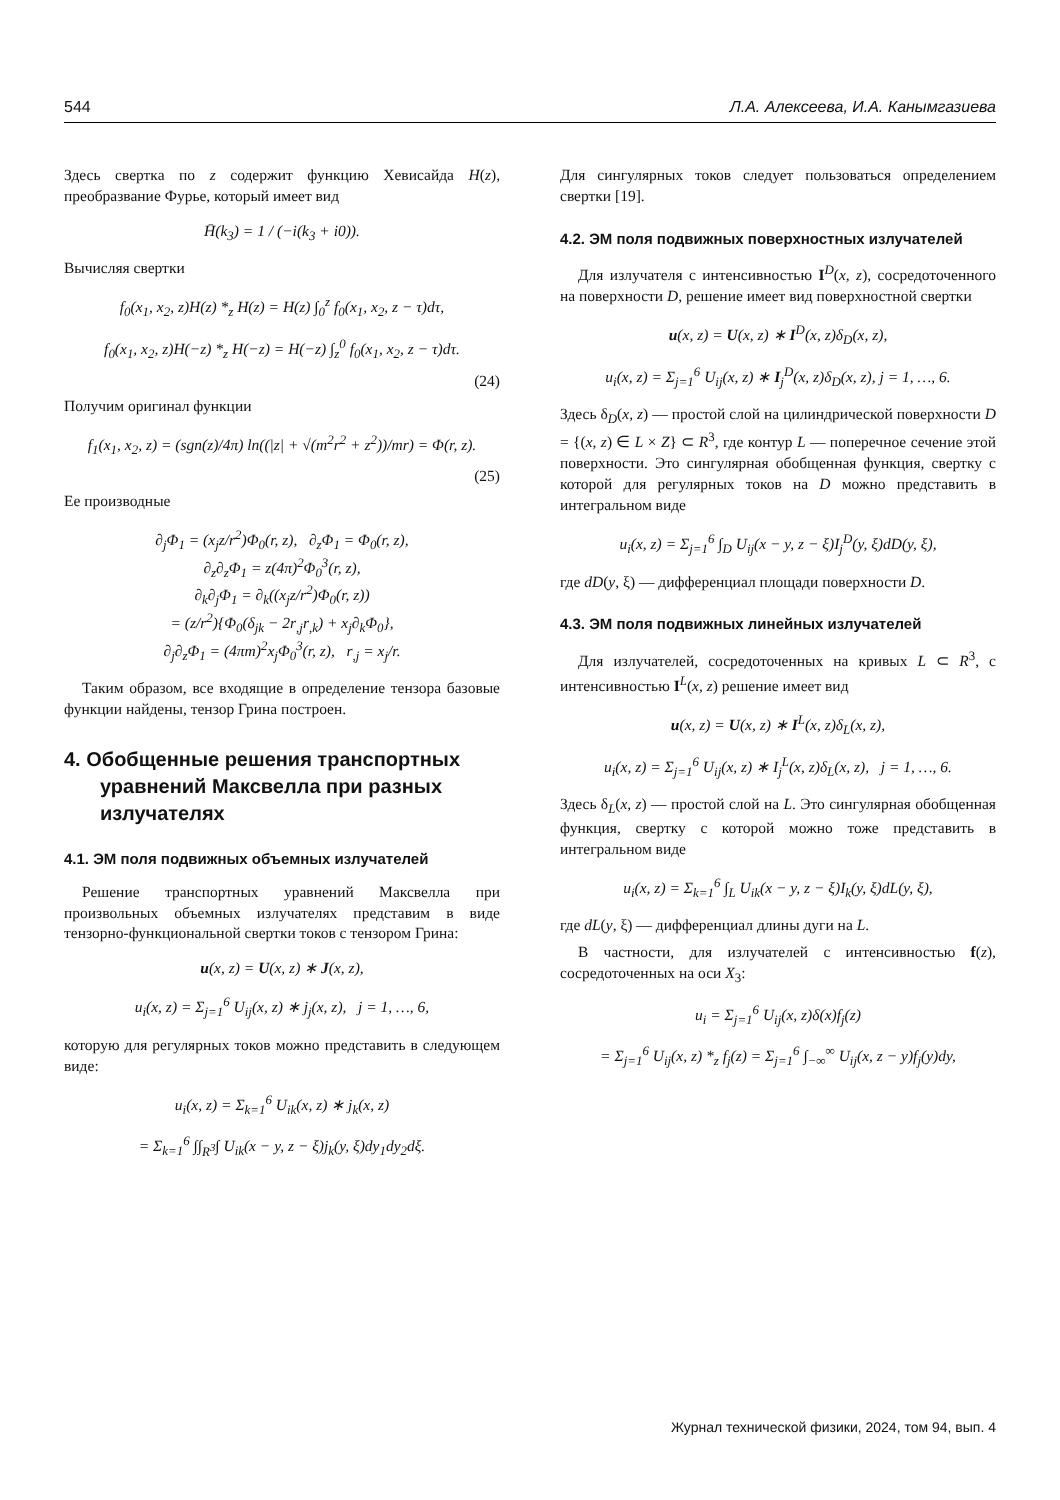544 Л.А. Алексеева, И.А. Канымгазиева
Здесь свертка по z содержит функцию Хевисайда H(z), преобразвание Фурье, который имеет вид
H̄(k<sub>3</sub>) = 1 / (−i(k<sub>3</sub> + i0)).
Вычисляя свертки
f<sub>0</sub>(x<sub>1</sub>, x<sub>2</sub>, z)H(z) *<sub>z</sub> H(z) = H(z) ∫<sub>0</sub><sup>z</sup> f<sub>0</sub>(x<sub>1</sub>, x<sub>2</sub>, z − τ)dτ,
f<sub>0</sub>(x<sub>1</sub>, x<sub>2</sub>, z)H(−z) *<sub>z</sub> H(−z) = H(−z) ∫<sub>z</sub><sup>0</sup> f<sub>0</sub>(x<sub>1</sub>, x<sub>2</sub>, z − τ)dτ.
(24)
Получим оригинал функции
f<sub>1</sub>(x<sub>1</sub>, x<sub>2</sub>, z) = (sgn(z)/4π) ln((|z| + √(m<sup>2</sup>r<sup>2</sup> + z<sup>2</sup>))/mr) = Φ(r, z).
(25)
Ее производные
∂<sub>j</sub>Φ<sub>1</sub> = (x<sub>j</sub>z/r<sup>2</sup>)Φ<sub>0</sub>(r, z), ∂<sub>z</sub>Φ<sub>1</sub> = Φ<sub>0</sub>(r, z),
∂<sub>z</sub>∂<sub>z</sub>Φ<sub>1</sub> = z(4π)<sup>2</sup>Φ<sub>0</sub><sup>3</sup>(r, z),
∂<sub>k</sub>∂<sub>j</sub>Φ<sub>1</sub> = ∂<sub>k</sub>((x<sub>j</sub>z/r<sup>2</sup>)Φ<sub>0</sub>(r, z))
= (z/r<sup>2</sup>){Φ<sub>0</sub>(δ<sub>jk</sub> − 2r<sub>,j</sub>r<sub>,k</sub>) + x<sub>j</sub>∂<sub>k</sub>Φ<sub>0</sub>},
∂<sub>j</sub>∂<sub>z</sub>Φ<sub>1</sub> = (4πm)<sup>2</sup>x<sub>j</sub>Φ<sub>0</sub><sup>3</sup>(r, z), r<sub>,j</sub> = x<sub>j</sub>/r.
Таким образом, все входящие в определение тензора базовые функции найдены, тензор Грина построен.
4. Обобщенные решения транспортных уравнений Максвелла при разных излучателях
4.1. ЭМ поля подвижных объемных излучателей
Решение транспортных уравнений Максвелла при произвольных объемных излучателях представим в виде тензорно-функциональной свертки токов с тензором Грина:
u(x, z) = U(x, z) ∗ J(x, z),
u<sub>i</sub>(x, z) = Σ<sub>j=1</sub><sup>6</sup> U<sub>ij</sub>(x, z) ∗ j<sub>j</sub>(x, z), j = 1, …, 6,
которую для регулярных токов можно представить в следующем виде:
u<sub>i</sub>(x, z) = Σ<sub>k=1</sub><sup>6</sup> U<sub>ik</sub>(x, z) ∗ j<sub>k</sub>(x, z)
= Σ<sub>k=1</sub><sup>6</sup> ∫∫<sub>R<sup>3</sup></sub>∫ U<sub>ik</sub>(x − y, z − ξ)j<sub>k</sub>(y, ξ)dy<sub>1</sub>dy<sub>2</sub>dξ.
Для сингулярных токов следует пользоваться определением свертки [19].
4.2. ЭМ поля подвижных поверхностных излучателей
Для излучателя с интенсивностью I<sup>D</sup>(x, z), сосредоточенного на поверхности D, решение имеет вид поверхностной свертки
u(x, z) = U(x, z) ∗ I<sup>D</sup>(x, z)δ<sub>D</sub>(x, z),
u<sub>i</sub>(x, z) = Σ<sub>j=1</sub><sup>6</sup> U<sub>ij</sub>(x, z) ∗ I<sub>j</sub><sup>D</sup>(x, z)δ<sub>D</sub>(x, z), j = 1, …, 6.
Здесь δ<sub>D</sub>(x, z) — простой слой на цилиндрической поверхности D = {(x, z) ∈ L × Z} ⊂ R<sup>3</sup>, где контур L — поперечное сечение этой поверхности. Это сингулярная обобщенная функция, свертку с которой для регулярных токов на D можно представить в интегральном виде
u<sub>i</sub>(x, z) = Σ<sub>j=1</sub><sup>6</sup> ∫<sub>D</sub> U<sub>ij</sub>(x − y, z − ξ)I<sub>j</sub><sup>D</sup>(y, ξ)dD(y, ξ),
где dD(y, ξ) — дифференциал площади поверхности D.
4.3. ЭМ поля подвижных линейных излучателей
Для излучателей, сосредоточенных на кривых L ⊂ R<sup>3</sup>, с интенсивностью I<sup>L</sup>(x, z) решение имеет вид
u(x, z) = U(x, z) ∗ I<sup>L</sup>(x, z)δ<sub>L</sub>(x, z),
u<sub>i</sub>(x, z) = Σ<sub>j=1</sub><sup>6</sup> U<sub>ij</sub>(x, z) ∗ I<sub>j</sub><sup>L</sup>(x, z)δ<sub>L</sub>(x, z), j = 1, …, 6.
Здесь δ<sub>L</sub>(x, z) — простой слой на L. Это сингулярная обобщенная функция, свертку с которой можно тоже представить в интегральном виде
u<sub>i</sub>(x, z) = Σ<sub>k=1</sub><sup>6</sup> ∫<sub>L</sub> U<sub>ik</sub>(x − y, z − ξ)I<sub>k</sub>(y, ξ)dL(y, ξ),
где dL(y, ξ) — дифференциал длины дуги на L.
В частности, для излучателей с интенсивностью f(z), сосредоточенных на оси X<sub>3</sub>:
u<sub>i</sub> = Σ<sub>j=1</sub><sup>6</sup> U<sub>ij</sub>(x, z)δ(x)f<sub>j</sub>(z)
= Σ<sub>j=1</sub><sup>6</sup> U<sub>ij</sub>(x, z) *<sub>z</sub> f<sub>j</sub>(z) = Σ<sub>j=1</sub><sup>6</sup> ∫<sub>−∞</sub><sup>∞</sup> U<sub>ij</sub>(x, z − y)f<sub>j</sub>(y)dy,
Журнал технической физики, 2024, том 94, вып. 4